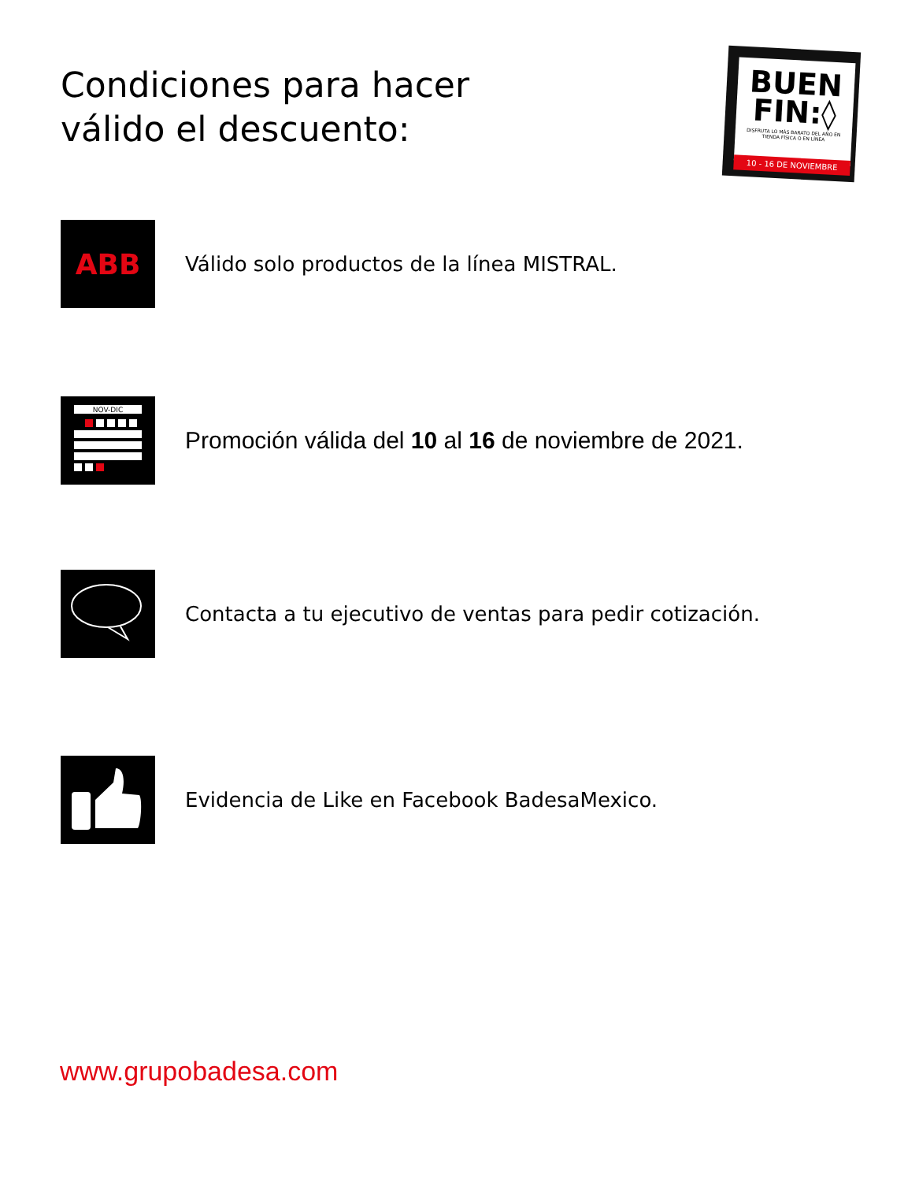Condiciones para hacer
válido el descuento:
BUEN
FIN:◊
DISFRUTA LO MÁS BARATO DEL AÑO EN TIENDA FÍSICA O EN LÍNEA
10 - 16 DE NOVIEMBRE
ABB
Válido solo productos de la línea MISTRAL.
NOV-DIC
Promoción válida del 10 al 16 de noviembre de 2021.
Contacta a tu ejecutivo de ventas para pedir cotización.
Evidencia de Like en Facebook BadesaMexico.
www.grupobadesa.com